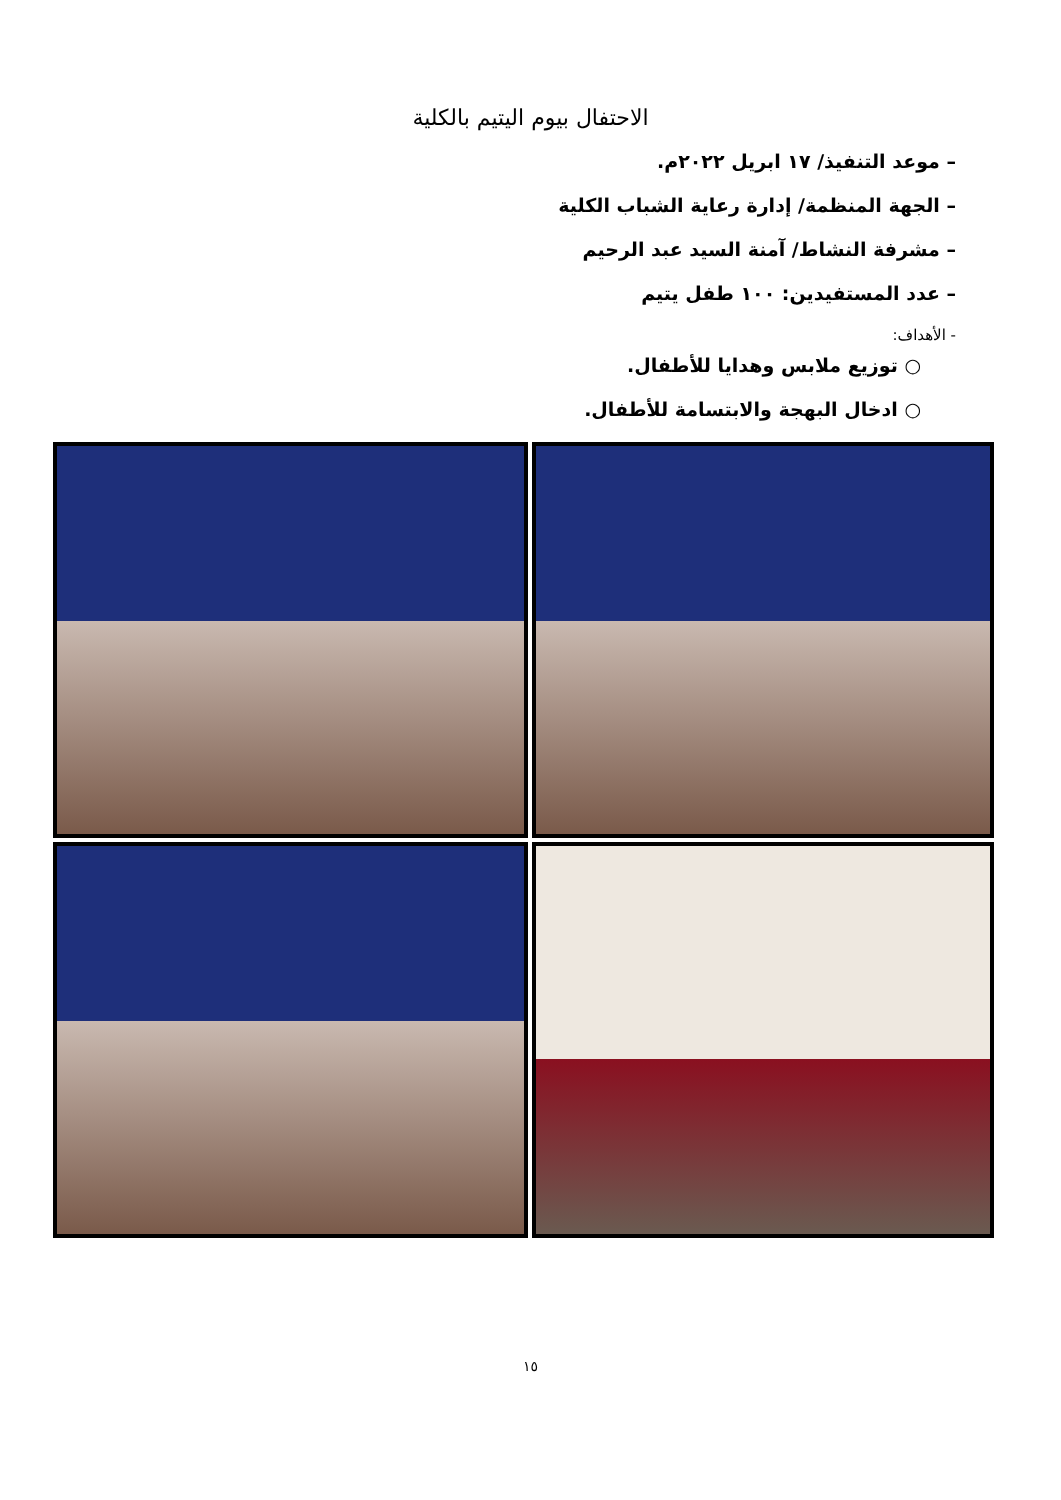الاحتفال بيوم اليتيم بالكلية
– موعد التنفيذ/ ١٧ ابريل ٢٠٢٢م.
– الجهة المنظمة/ إدارة رعاية الشباب الكلية
– مشرفة النشاط/ آمنة السيد عبد الرحيم
– عدد المستفيدين: ١٠٠ طفل يتيم
- الأهداف:
○ توزيع ملابس وهدايا للأطفال.
○ ادخال البهجة والابتسامة للأطفال.
١٥